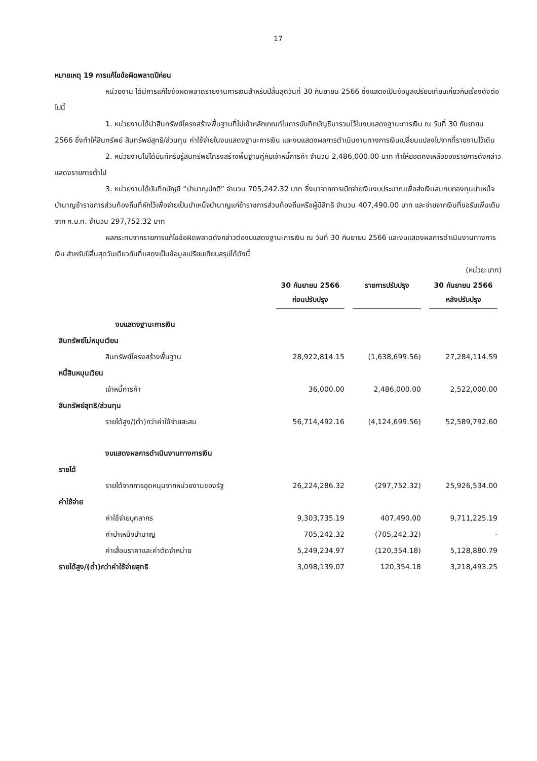17
หมายเหตุ 19 การแก้ไขข้อผิดพลาดปีก่อน
หน่วยงาน ได้มีการแก้ไขข้อผิดพลาดรายงานการเงินสำหรับปีสิ้นสุดวันที่ 30 กันยายน 2566 ซึ่งแสดงเป็นข้อมูลเปรียบเทียบเกี่ยวกับเรื่องดังต่อไปนี้
1. หน่วยงานได้นำสินทรัพย์โครงสร้างพื้นฐานที่ไม่เข้าหลักเกณฑ์ในการบันทึกบัญชีมารวมไว้ในงบแสดงฐานะการเงิน ณ วันที่ 30 กันยายน 2566 ซึ่งทำให้สินทรัพย์ สินทรัพย์สุทธิ/ส่วนทุน ค่าใช้จ่ายในงบแสดงฐานะการเงิน และงบแสดงผลการดำเนินงานทางการเงินเปลี่ยนแปลงไปจากที่รายงานไว้เดิม
2. หน่วยงานไม่ได้บันทึกรับรู้สินทรัพย์โครงสร้างพื้นฐานคู่กับเจ้าหนี้การค้า จำนวน 2,486,000.00 บาท ทำให้ยอดคงเหลือของรายการดังกล่าวแสดงรายการต่ำไป
3. หน่วยงานได้บันทึกบัญชี “บำนาญปกติ” จำนวน 705,242.32 บาท ซึ่งมาจากการเบิกจ่ายเงินงบประมาณเพื่อส่งเงินสมทบกองทุนบำเหน็จบำนาญข้าราชการส่วนท้องถิ่นที่หักไว้เพื่อจ่ายเป็นบำเหน็จบำนาญแก่ข้าราชการส่วนท้องถิ่นหรือผู้มีสิทธิ จำนวน 407,490.00 บาท และจ่ายจากเงินที่ขอรับเพิ่มเติมจาก ก.บ.ท. จำนวน 297,752.32 บาท
ผลกระทบจากรายการแก้ไขข้อผิดพลาดดังกล่าวต่องบแสดงฐานะการเงิน ณ วันที่ 30 กันยายน 2566 และงบแสดงผลการดำเนินงานทางการเงิน สำหรับปีสิ้นสุดวันเดียวกันที่แสดงเป็นข้อมูลเปรียบเทียบสรุปได้ดังนี้
(หน่วย:บาท)
| | 30 กันยายน 2566 ก่อนปรับปรุง | รายการปรับปรุง | 30 กันยายน 2566 หลังปรับปรุง |
| --- | --- | --- | --- |
| งบแสดงฐานะการเงิน | | | |
| สินทรัพย์ไม่หมุนเวียน | | | |
| สินทรัพย์โครงสร้างพื้นฐาน | 28,922,814.15 | (1,638,699.56) | 27,284,114.59 |
| หนี้สินหมุนเวียน | | | |
| เจ้าหนี้การค้า | 36,000.00 | 2,486,000.00 | 2,522,000.00 |
| สินทรัพย์สุทธิ/ส่วนทุน | | | |
| รายได้สูง/(ต่ำ)กว่าค่าใช้จ่ายสะสม | 56,714,492.16 | (4,124,699.56) | 52,589,792.60 |
| งบแสดงผลการดำเนินงานทางการเงิน | | | |
| รายได้ | | | |
| รายได้จากการอุดหนุนจากหน่วยงานของรัฐ | 26,224,286.32 | (297,752.32) | 25,926,534.00 |
| ค่าใช้จ่าย | | | |
| ค่าใช้จ่ายบุคลากร | 9,303,735.19 | 407,490.00 | 9,711,225.19 |
| ค่าบำเหน็จบำนาญ | 705,242.32 | (705,242.32) | - |
| ค่าเสื่อมราคาและค่าตัดจำหน่าย | 5,249,234.97 | (120,354.18) | 5,128,880.79 |
| รายได้สูง/(ต่ำ)กว่าค่าใช้จ่ายสุทธิ | 3,098,139.07 | 120,354.18 | 3,218,493.25 |